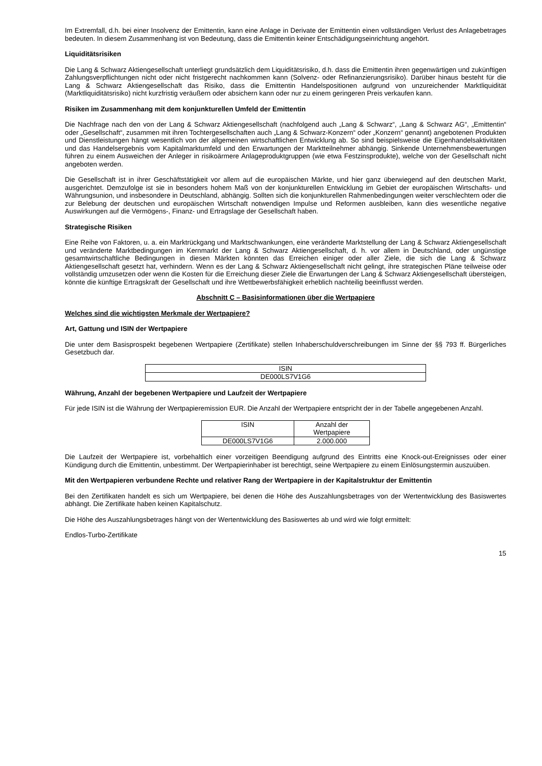Im Extremfall, d.h. bei einer Insolvenz der Emittentin, kann eine Anlage in Derivate der Emittentin einen vollständigen Verlust des Anlagebetrages bedeuten. In diesem Zusammenhang ist von Bedeutung, dass die Emittentin keiner Entschädigungseinrichtung angehört.
Liquiditätsrisiken
Die Lang & Schwarz Aktiengesellschaft unterliegt grundsätzlich dem Liquiditätsrisiko, d.h. dass die Emittentin ihren gegenwärtigen und zukünftigen Zahlungsverpflichtungen nicht oder nicht fristgerecht nachkommen kann (Solvenz- oder Refinanzierungsrisiko). Darüber hinaus besteht für die Lang & Schwarz Aktiengesellschaft das Risiko, dass die Emittentin Handelspositionen aufgrund von unzureichender Marktliquidität (Marktliquiditätsrisiko) nicht kurzfristig veräußern oder absichern kann oder nur zu einem geringeren Preis verkaufen kann.
Risiken im Zusammenhang mit dem konjunkturellen Umfeld der Emittentin
Die Nachfrage nach den von der Lang & Schwarz Aktiengesellschaft (nachfolgend auch „Lang & Schwarz“, „Lang & Schwarz AG“, „Emittentin“ oder „Gesellschaft“, zusammen mit ihren Tochtergesellschaften auch „Lang & Schwarz-Konzern“ oder „Konzern“ genannt) angebotenen Produkten und Dienstleistungen hängt wesentlich von der allgemeinen wirtschaftlichen Entwicklung ab. So sind beispielsweise die Eigenhandelsaktivitäten und das Handelsergebnis vom Kapitalmarktumfeld und den Erwartungen der Marktteilnehmer abhängig. Sinkende Unternehmensbewertungen führen zu einem Ausweichen der Anleger in risikoärmere Anlageproduktgruppen (wie etwa Festzinsprodukte), welche von der Gesellschaft nicht angeboten werden.
Die Gesellschaft ist in ihrer Geschäftstätigkeit vor allem auf die europäischen Märkte, und hier ganz überwiegend auf den deutschen Markt, ausgerichtet. Demzufolge ist sie in besonders hohem Maß von der konjunkturellen Entwicklung im Gebiet der europäischen Wirtschafts- und Währungsunion, und insbesondere in Deutschland, abhängig. Sollten sich die konjunkturellen Rahmenbedingungen weiter verschlechtern oder die zur Belebung der deutschen und europäischen Wirtschaft notwendigen Impulse und Reformen ausbleiben, kann dies wesentliche negative Auswirkungen auf die Vermögens-, Finanz- und Ertragslage der Gesellschaft haben.
Strategische Risiken
Eine Reihe von Faktoren, u. a. ein Marktrückgang und Marktschwankungen, eine veränderte Marktstellung der Lang & Schwarz Aktiengesellschaft und veränderte Marktbedingungen im Kernmarkt der Lang & Schwarz Aktiengesellschaft, d. h. vor allem in Deutschland, oder ungünstige gesamtwirtschaftliche Bedingungen in diesen Märkten könnten das Erreichen einiger oder aller Ziele, die sich die Lang & Schwarz Aktiengesellschaft gesetzt hat, verhindern. Wenn es der Lang & Schwarz Aktiengesellschaft nicht gelingt, ihre strategischen Pläne teilweise oder vollständig umzusetzen oder wenn die Kosten für die Erreichung dieser Ziele die Erwartungen der Lang & Schwarz Aktiengesellschaft übersteigen, könnte die künftige Ertragskraft der Gesellschaft und ihre Wettbewerbsfähigkeit erheblich nachteilig beeinflusst werden.
Abschnitt C – Basisinformationen über die Wertpapiere
Welches sind die wichtigsten Merkmale der Wertpapiere?
Art, Gattung und ISIN der Wertpapiere
Die unter dem Basisprospekt begebenen Wertpapiere (Zertifikate) stellen Inhaberschuldverschreibungen im Sinne der §§ 793 ff. Bürgerliches Gesetzbuch dar.
| ISIN |
| DE000LS7V1G6 |
Währung, Anzahl der begebenen Wertpapiere und Laufzeit der Wertpapiere
Für jede ISIN ist die Währung der Wertpapieremission EUR. Die Anzahl der Wertpapiere entspricht der in der Tabelle angegebenen Anzahl.
| ISIN | Anzahl der Wertpapiere |
| DE000LS7V1G6 | 2.000.000 |
Die Laufzeit der Wertpapiere ist, vorbehaltlich einer vorzeitigen Beendigung aufgrund des Eintritts eine Knock-out-Ereignisses oder einer Kündigung durch die Emittentin, unbestimmt. Der Wertpapierinhaber ist berechtigt, seine Wertpapiere zu einem Einlösungstermin auszuüben.
Mit den Wertpapieren verbundene Rechte und relativer Rang der Wertpapiere in der Kapitalstruktur der Emittentin
Bei den Zertifikaten handelt es sich um Wertpapiere, bei denen die Höhe des Auszahlungsbetrages von der Wertentwicklung des Basiswertes abhängt. Die Zertifikate haben keinen Kapitalschutz.
Die Höhe des Auszahlungsbetrages hängt von der Wertentwicklung des Basiswertes ab und wird wie folgt ermittelt:
Endlos-Turbo-Zertifikate
15